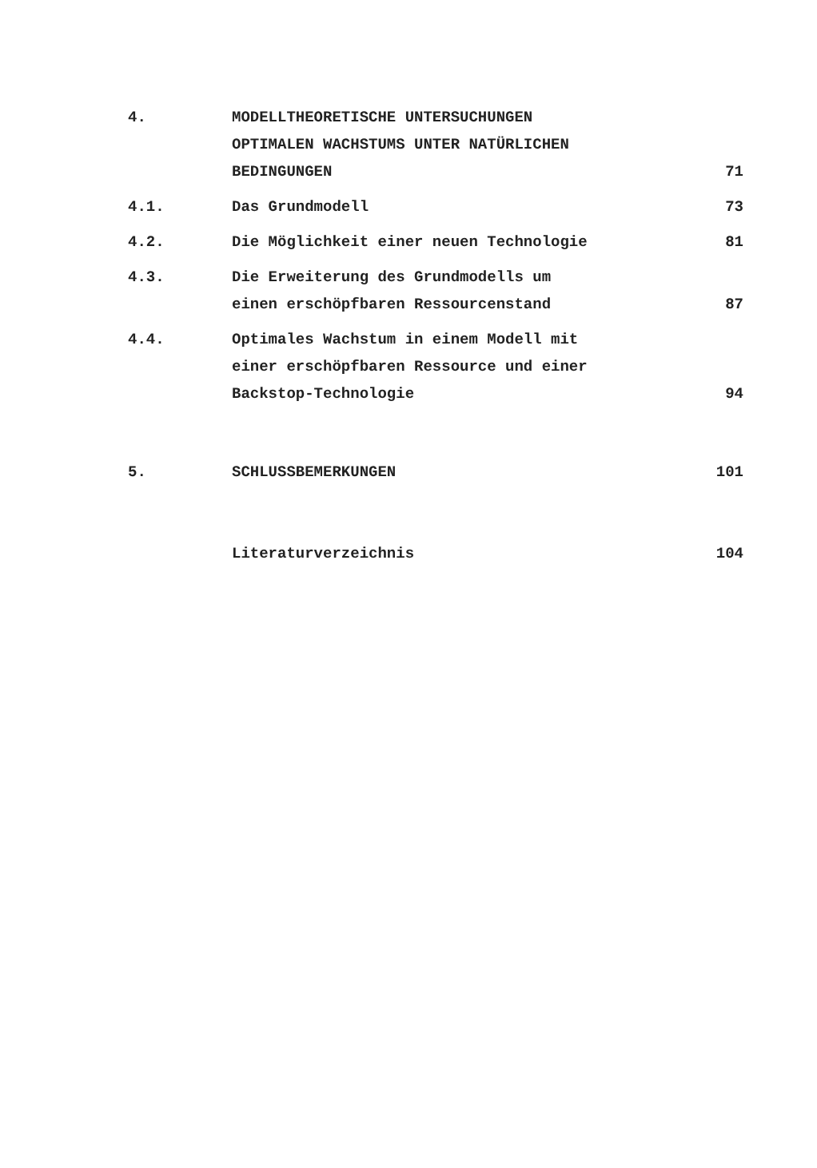4. MODELLTHEORETISCHE UNTERSUCHUNGEN
OPTIMALEN WACHSTUMS UNTER NATÜRLICHEN
BEDINGUNGEN
71
4.1. Das Grundmodell 73
4.2. Die Möglichkeit einer neuen Technologie 81
4.3. Die Erweiterung des Grundmodells um
einen erschöpfbaren Ressourcenstand
87
4.4. Optimales Wachstum in einem Modell mit
einer erschöpfbaren Ressource und einer
Backstop-Technologie
94
5. SCHLUSSBEMERKUNGEN 101
Literaturverzeichnis 104